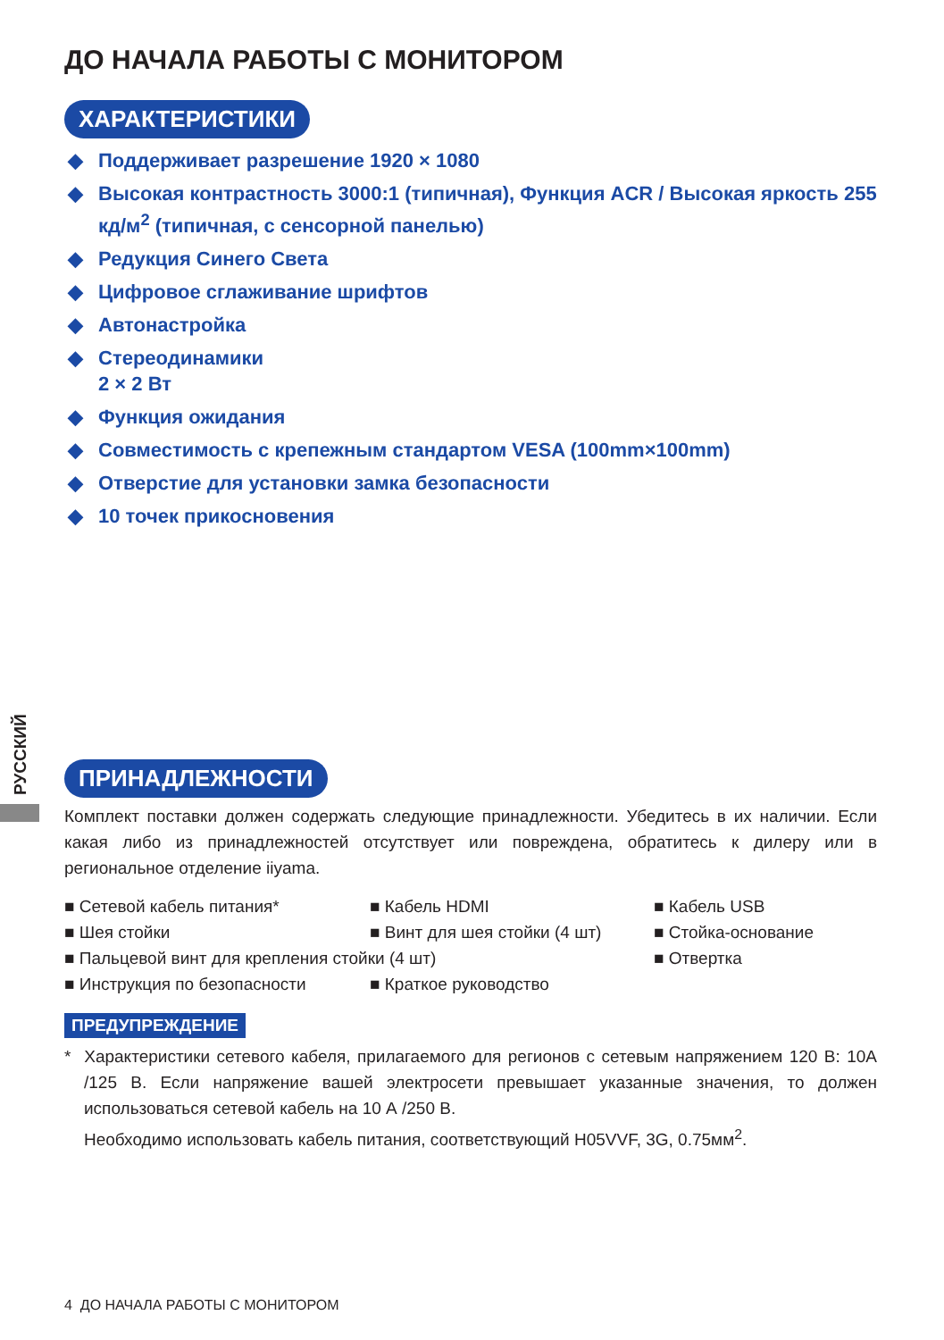РУССКИЙ
ДО НАЧАЛА РАБОТЫ С МОНИТОРОМ
ХАРАКТЕРИСТИКИ
◆ Поддерживает разрешение 1920 × 1080
◆ Высокая контрастность 3000:1 (типичная), Функция ACR / Высокая яркость 255 кд/м<sup>2</sup> (типичная, с сенсорной панелью)
◆ Редукция Синего Света
◆ Цифровое сглаживание шрифтов
◆ Автонастройка
◆ Стереодинамики
2 × 2 Вт
◆ Функция ожидания
◆ Совместимость с крепежным стандартом VESA (100mm×100mm)
◆ Отверстие для установки замка безопасности
◆ 10 точек прикосновения
ПРИНАДЛЕЖНОСТИ
Комплект поставки должен содержать следующие принадлежности. Убедитесь в их наличии. Если какая либо из принадлежностей отсутствует или повреждена, обратитесь к дилеру или в региональное отделение iiyama.
| ■ Сетевой кабель питания* | ■ Кабель HDMI | ■ Кабель USB |
| ■ Шея стойки | ■ Винт для шея стойки (4 шт) | ■ Стойка-основание |
| ■ Пальцевой винт для крепления стойки (4 шт) | | ■ Отвертка |
| ■ Инструкция по безопасности | ■ Краткое руководство | |
ПРЕДУПРЕЖДЕНИЕ
* Характеристики сетевого кабеля, прилагаемого для регионов с сетевым напряжением 120 В: 10А /125 В. Если напряжение вашей электросети превышает указанные значения, то должен использоваться сетевой кабель на 10 А /250 В.
Необходимо использовать кабель питания, соответствующий H05VVF, 3G, 0.75мм<sup>2</sup>.
4 ДО НАЧАЛА РАБОТЫ С МОНИТОРОМ